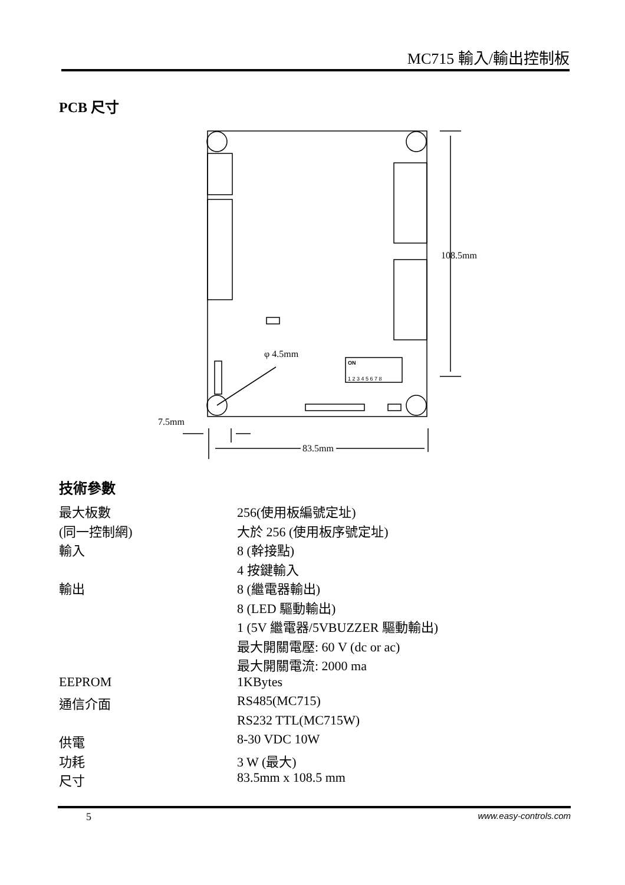MC715 輸入/輸出控制板
PCB 尺寸
ON
1 2 3 4 5 6 7 8
φ 4.5mm
108.5mm
7.5mm
83.5mm
技術參數
| 最大板數 | 256(使用板編號定址) |
| (同一控制網) | 大於 256 (使用板序號定址) |
| 輸入 | 8 (幹接點) |
| | 4 按鍵輸入 |
| 輸出 | 8 (繼電器輸出) |
| | 8 (LED 驅動輸出) |
| | 1 (5V 繼電器/5VBUZZER 驅動輸出) |
| | 最大開關電壓: 60 V (dc or ac) |
| | 最大開關電流: 2000 ma |
| EEPROM | 1KBytes |
| 通信介面 | RS485(MC715) |
| | RS232 TTL(MC715W) |
| 供電 | 8-30 VDC 10W |
| 功耗 | 3 W (最大) |
| 尺寸 | 83.5mm x 108.5 mm |
5 www.easy-controls.com